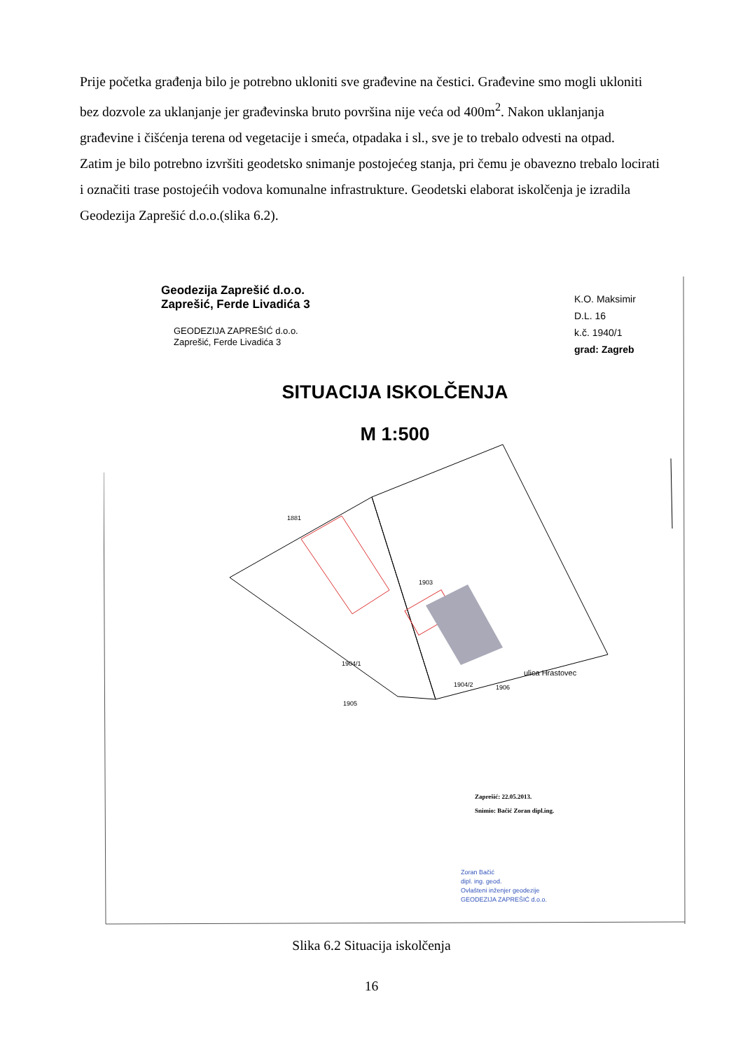Prije početka građenja bilo je potrebno ukloniti sve građevine na čestici. Građevine smo mogli ukloniti bez dozvole za uklanjanje jer građevinska bruto površina nije veća od 400m<sup>2</sup>. Nakon uklanjanja građevine i čišćenja terena od vegetacije i smeća, otpadaka i sl., sve je to trebalo odvesti na otpad.
Zatim je bilo potrebno izvršiti geodetsko snimanje postojećeg stanja, pri čemu je obavezno trebalo locirati i označiti trase postojećih vodova komunalne infrastrukture. Geodetski elaborat iskolčenja je izradila Geodezija Zaprešić d.o.o.(slika 6.2).
Geodezija Zaprešić d.o.o.
Zaprešić, Ferde Livadića 3
GEODEZIJA ZAPREŠIĆ d.o.o.
Zaprešić, Ferde Livadića 3
K.O. Maksimir
D.L. 16
k.č. 1940/1
grad: Zagreb
SITUACIJA ISKOLČENJA
M 1:500
1881
1903
1904/1
1905
1904/2 1906
ulica Hrastovec
Zaprešić: 22.05.2013.
Snimio: Bačić Zoran dipl.ing.
Zoran Bačić
dipl. ing. geod.
Ovlašteni inženjer geodezije
GEODEZIJA ZAPREŠIĆ d.o.o.
Slika 6.2 Situacija iskolčenja
16